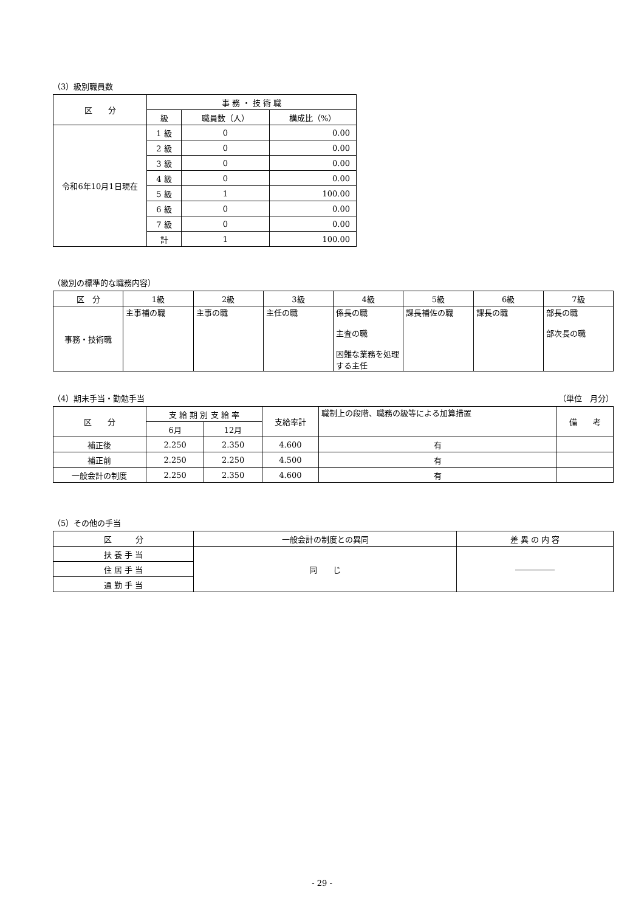（3）級別職員数
| 区 分 | 事 務 ・ 技 術 職 | | |
| --- | --- | --- | --- |
| | 級 | 職員数（人） | 構成比（%） |
| 令和6年10月1日現在 | 1 級 | 0 | 0.00 |
| | 2 級 | 0 | 0.00 |
| | 3 級 | 0 | 0.00 |
| | 4 級 | 0 | 0.00 |
| | 5 級 | 1 | 100.00 |
| | 6 級 | 0 | 0.00 |
| | 7 級 | 0 | 0.00 |
| | 計 | 1 | 100.00 |
（級別の標準的な職務内容）
| 区 分 | 1級 | 2級 | 3級 | 4級 | 5級 | 6級 | 7級 |
| --- | --- | --- | --- | --- | --- | --- | --- |
| 事務・技術職 | 主事補の職 | 主事の職 | 主任の職 | 係長の職 主査の職 困難な業務を処理する主任 | 課長補佐の職 | 課長の職 | 部長の職 部次長の職 |
（4）期末手当・勤勉手当 （単位　月分）
| 区 分 | 支 給 期 別 支 給 率 | | 支給率計 | 職制上の段階、職務の級等による加算措置 | 備 考 |
| --- | --- | --- | --- | --- | --- |
| | 6月 | 12月 | | | |
| 補正後 | 2.250 | 2.350 | 4.600 | 有 | |
| 補正前 | 2.250 | 2.250 | 4.500 | 有 | |
| 一般会計の制度 | 2.250 | 2.350 | 4.600 | 有 | |
（5）その他の手当
| 区 分 | 一般会計の制度との異同 | 差 異 の 内 容 |
| --- | --- | --- |
| 扶 養 手 当 | 同 じ | ――――― |
| 住 居 手 当 | | |
| 通 勤 手 当 | | |
- 29 -